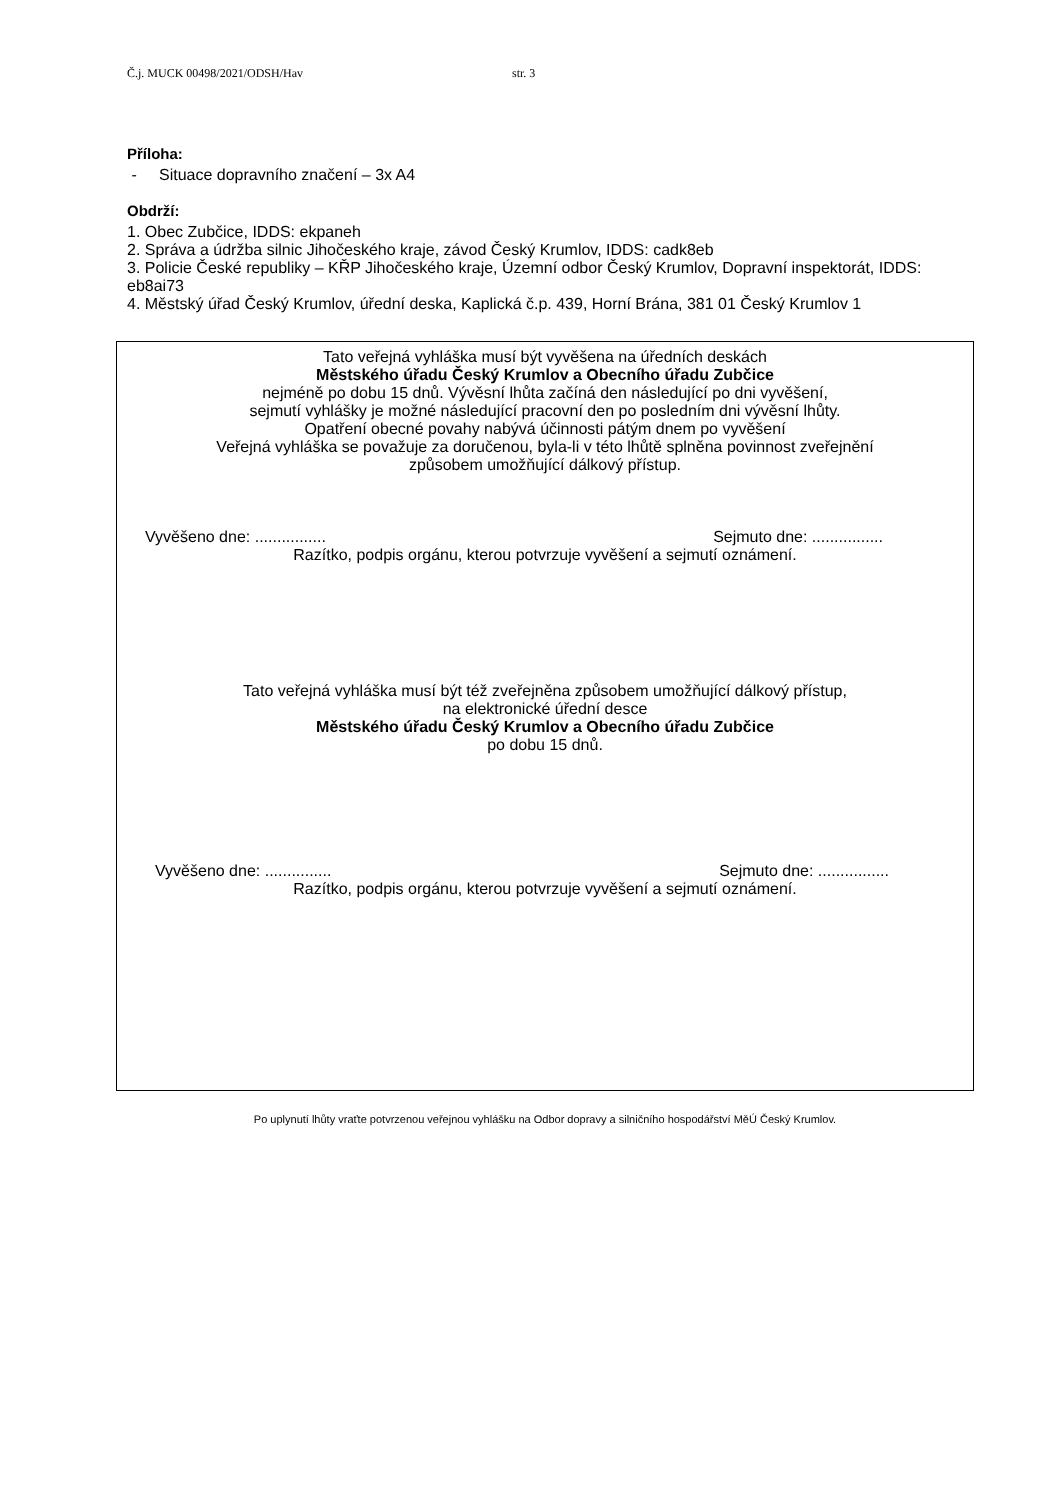Č.j. MUCK 00498/2021/ODSH/Hav str. 3
Příloha:
- Situace dopravního značení – 3x A4
Obdrží:
1. Obec Zubčice, IDDS: ekpaneh
2. Správa a údržba silnic Jihočeského kraje, závod Český Krumlov, IDDS: cadk8eb
3. Policie České republiky – KŘP Jihočeského kraje, Územní odbor Český Krumlov, Dopravní inspektorát, IDDS: eb8ai73
4. Městský úřad Český Krumlov, úřední deska, Kaplická č.p. 439, Horní Brána, 381 01 Český Krumlov 1
Tato veřejná vyhláška musí být vyvěšena na úředních deskách
Městského úřadu Český Krumlov a Obecního úřadu Zubčice
nejméně po dobu 15 dnů. Vývěsní lhůta začíná den následující po dni vyvěšení,
sejmutí vyhlášky je možné následující pracovní den po posledním dni vývěsní lhůty.
Opatření obecné povahy nabývá účinnosti pátým dnem po vyvěšení
Veřejná vyhláška se považuje za doručenou, byla-li v této lhůtě splněna povinnost zveřejnění
způsobem umožňující dálkový přístup.
Vyvěšeno dne: ................ Sejmuto dne: ................
Razítko, podpis orgánu, kterou potvrzuje vyvěšení a sejmutí oznámení.
Tato veřejná vyhláška musí být též zveřejněna způsobem umožňující dálkový přístup,
na elektronické úřední desce
Městského úřadu Český Krumlov a Obecního úřadu Zubčice
po dobu 15 dnů.
Vyvěšeno dne: ............... Sejmuto dne: ................
Razítko, podpis orgánu, kterou potvrzuje vyvěšení a sejmutí oznámení.
Po uplynutí lhůty vraťte potvrzenou veřejnou vyhlášku na Odbor dopravy a silničního hospodářství MěÚ Český Krumlov.